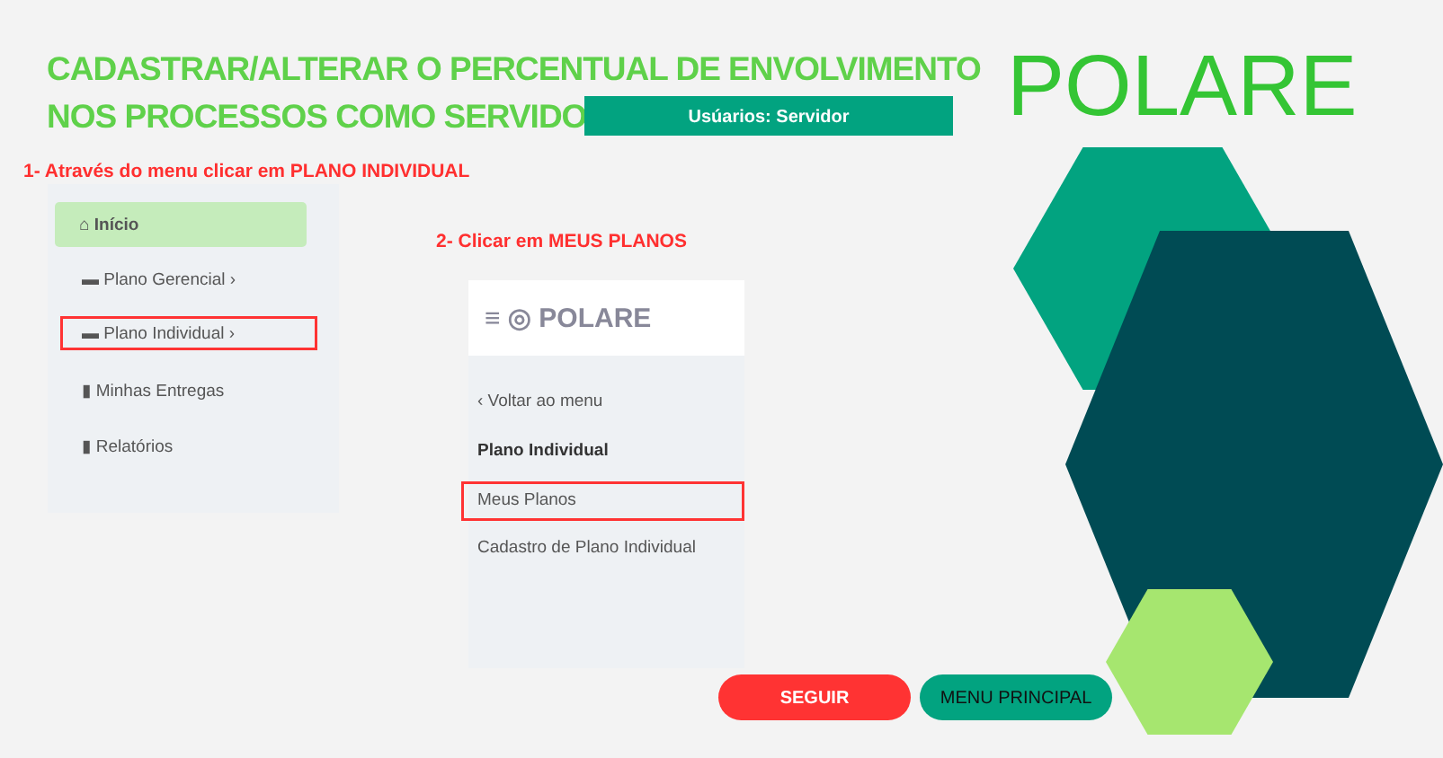CADASTRAR/ALTERAR O PERCENTUAL DE ENVOLVIMENTO
NOS PROCESSOS COMO SERVIDOR
Usúarios: Servidor POLARE
1- Através do menu clicar em PLANO INDIVIDUAL
⌂ Início
▬ Plano Gerencial ›
▬ Plano Individual ›
▮ Minhas Entregas
▮ Relatórios
2- Clicar em MEUS PLANOS
≡ ◎ POLARE
‹ Voltar ao menu
Plano Individual
Meus Planos
Cadastro de Plano Individual
SEGUIR MENU PRINCIPAL